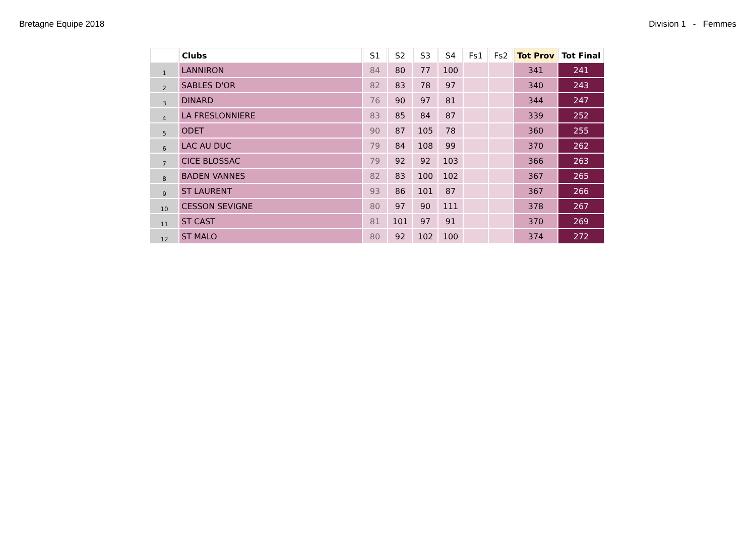Bretagne Equipe 2018 Division 1 - Femmes
| | Clubs | S1 | S2 | S3 | S4 | Fs1 | Fs2 | Tot Prov | Tot Final |
| --- | --- | --- | --- | --- | --- | --- | --- | --- | --- |
| 1 | LANNIRON | 84 | 80 | 77 | 100 | | | 341 | 241 |
| 2 | SABLES D'OR | 82 | 83 | 78 | 97 | | | 340 | 243 |
| 3 | DINARD | 76 | 90 | 97 | 81 | | | 344 | 247 |
| 4 | LA FRESLONNIERE | 83 | 85 | 84 | 87 | | | 339 | 252 |
| 5 | ODET | 90 | 87 | 105 | 78 | | | 360 | 255 |
| 6 | LAC AU DUC | 79 | 84 | 108 | 99 | | | 370 | 262 |
| 7 | CICE BLOSSAC | 79 | 92 | 92 | 103 | | | 366 | 263 |
| 8 | BADEN VANNES | 82 | 83 | 100 | 102 | | | 367 | 265 |
| 9 | ST LAURENT | 93 | 86 | 101 | 87 | | | 367 | 266 |
| 10 | CESSON SEVIGNE | 80 | 97 | 90 | 111 | | | 378 | 267 |
| 11 | ST CAST | 81 | 101 | 97 | 91 | | | 370 | 269 |
| 12 | ST MALO | 80 | 92 | 102 | 100 | | | 374 | 272 |